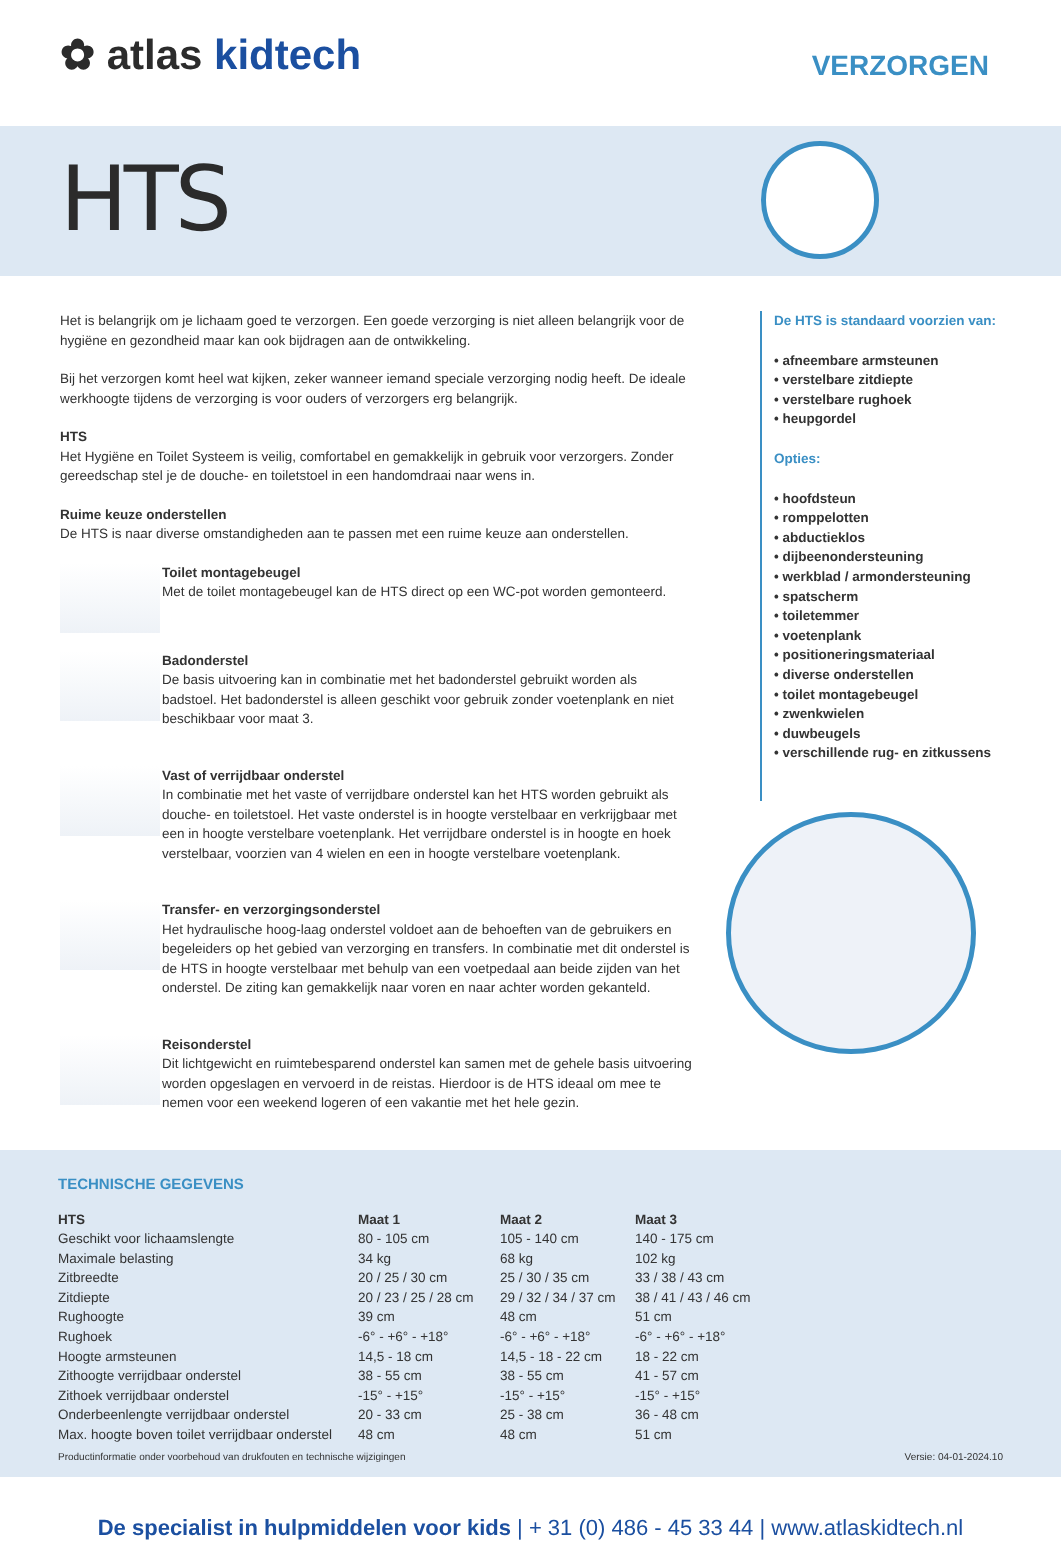✿ atlas kidtech VERZORGEN
HTS
Het is belangrijk om je lichaam goed te verzorgen. Een goede verzorging is niet alleen belangrijk voor de hygiëne en gezondheid maar kan ook bijdragen aan de ontwikkeling.
Bij het verzorgen komt heel wat kijken, zeker wanneer iemand speciale verzorging nodig heeft. De ideale werkhoogte tijdens de verzorging is voor ouders of verzorgers erg belangrijk.
HTS
Het Hygiëne en Toilet Systeem is veilig, comfortabel en gemakkelijk in gebruik voor verzorgers. Zonder gereedschap stel je de douche- en toiletstoel in een handomdraai naar wens in.
Ruime keuze onderstellen
De HTS is naar diverse omstandigheden aan te passen met een ruime keuze aan onderstellen.
Toilet montagebeugel
Met de toilet montagebeugel kan de HTS direct op een WC-pot worden gemonteerd.
Badonderstel
De basis uitvoering kan in combinatie met het badonderstel gebruikt worden als badstoel. Het badonderstel is alleen geschikt voor gebruik zonder voetenplank en niet beschikbaar voor maat 3.
Vast of verrijdbaar onderstel
In combinatie met het vaste of verrijdbare onderstel kan het HTS worden gebruikt als douche- en toiletstoel. Het vaste onderstel is in hoogte verstelbaar en verkrijgbaar met een in hoogte verstelbare voetenplank. Het verrijdbare onderstel is in hoogte en hoek verstelbaar, voorzien van 4 wielen en een in hoogte verstelbare voetenplank.
Transfer- en verzorgingsonderstel
Het hydraulische hoog-laag onderstel voldoet aan de behoeften van de gebruikers en begeleiders op het gebied van verzorging en transfers. In combinatie met dit onderstel is de HTS in hoogte verstelbaar met behulp van een voetpedaal aan beide zijden van het onderstel. De ziting kan gemakkelijk naar voren en naar achter worden gekanteld.
Reisonderstel
Dit lichtgewicht en ruimtebesparend onderstel kan samen met de gehele basis uitvoering worden opgeslagen en vervoerd in de reistas. Hierdoor is de HTS ideaal om mee te nemen voor een weekend logeren of een vakantie met het hele gezin.
De HTS is standaard voorzien van:
• afneembare armsteunen
• verstelbare zitdiepte
• verstelbare rughoek
• heupgordel
Opties:
• hoofdsteun
• romppelotten
• abductieklos
• dijbeenondersteuning
• werkblad / armondersteuning
• spatscherm
• toiletemmer
• voetenplank
• positioneringsmateriaal
• diverse onderstellen
• toilet montagebeugel
• zwenkwielen
• duwbeugels
• verschillende rug- en zitkussens
TECHNISCHE GEGEVENS
| HTS | Maat 1 | Maat 2 | Maat 3 |
| --- | --- | --- | --- |
| Geschikt voor lichaamslengte | 80 - 105 cm | 105 - 140 cm | 140 - 175 cm |
| Maximale belasting | 34 kg | 68 kg | 102 kg |
| Zitbreedte | 20 / 25 / 30 cm | 25 / 30 / 35 cm | 33 / 38 / 43 cm |
| Zitdiepte | 20 / 23 / 25 / 28 cm | 29 / 32 / 34 / 37 cm | 38 / 41 / 43 / 46 cm |
| Rughoogte | 39 cm | 48 cm | 51 cm |
| Rughoek | -6° - +6° - +18° | -6° - +6° - +18° | -6° - +6° - +18° |
| Hoogte armsteunen | 14,5 - 18 cm | 14,5 - 18 - 22 cm | 18 - 22 cm |
| Zithoogte verrijdbaar onderstel | 38 - 55 cm | 38 - 55 cm | 41 - 57 cm |
| Zithoek verrijdbaar onderstel | -15° - +15° | -15° - +15° | -15° - +15° |
| Onderbeenlengte verrijdbaar onderstel | 20 - 33 cm | 25 - 38 cm | 36 - 48 cm |
| Max. hoogte boven toilet verrijdbaar onderstel | 48 cm | 48 cm | 51 cm |
Productinformatie onder voorbehoud van drukfouten en technische wijzigingen Versie: 04-01-2024.10
De specialist in hulpmiddelen voor kids | + 31 (0) 486 - 45 33 44 | www.atlaskidtech.nl